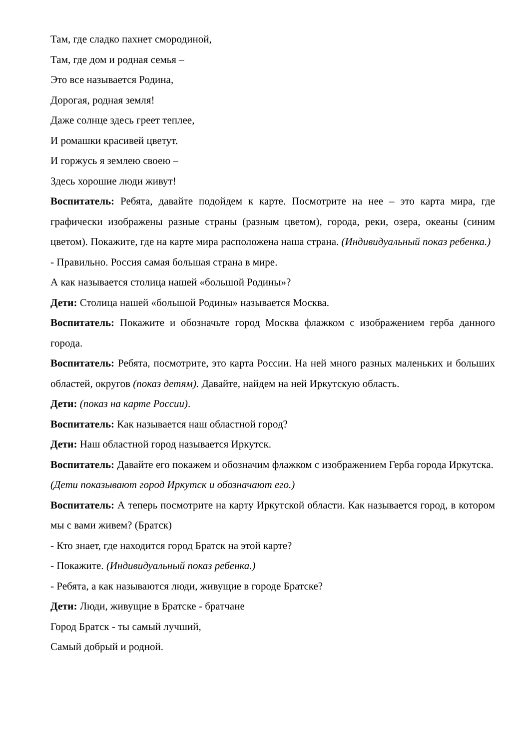Там, где сладко пахнет смородиной,
Там, где дом и родная семья –
Это все называется Родина,
Дорогая, родная земля!
Даже солнце здесь греет теплее,
И ромашки красивей цветут.
И горжусь я землею своею –
Здесь хорошие люди живут!
Воспитатель: Ребята, давайте подойдем к карте. Посмотрите на нее – это карта мира, где графически изображены разные страны (разным цветом), города, реки, озера, океаны (синим цветом). Покажите, где на карте мира расположена наша страна. (Индивидуальный показ ребенка.)
- Правильно. Россия самая большая страна в мире.
А как называется столица нашей «большой Родины»?
Дети: Столица нашей «большой Родины» называется Москва.
Воспитатель: Покажите и обозначьте город Москва флажком с изображением герба данного города.
Воспитатель: Ребята, посмотрите, это карта России. На ней много разных маленьких и больших областей, округов (показ детям). Давайте, найдем на ней Иркутскую область.
Дети: (показ на карте России).
Воспитатель: Как называется наш областной город?
Дети: Наш областной город называется Иркутск.
Воспитатель: Давайте его покажем и обозначим флажком с изображением Герба города Иркутска.
(Дети показывают город Иркутск и обозначают его.)
Воспитатель: А теперь посмотрите на карту Иркутской области. Как называется город, в котором мы с вами живем? (Братск)
- Кто знает, где находится город Братск на этой карте?
- Покажите. (Индивидуальный показ ребенка.)
- Ребята, а как называются люди, живущие в городе Братске?
Дети: Люди, живущие в Братске - братчане
Город Братск - ты самый лучший,
Самый добрый и родной.